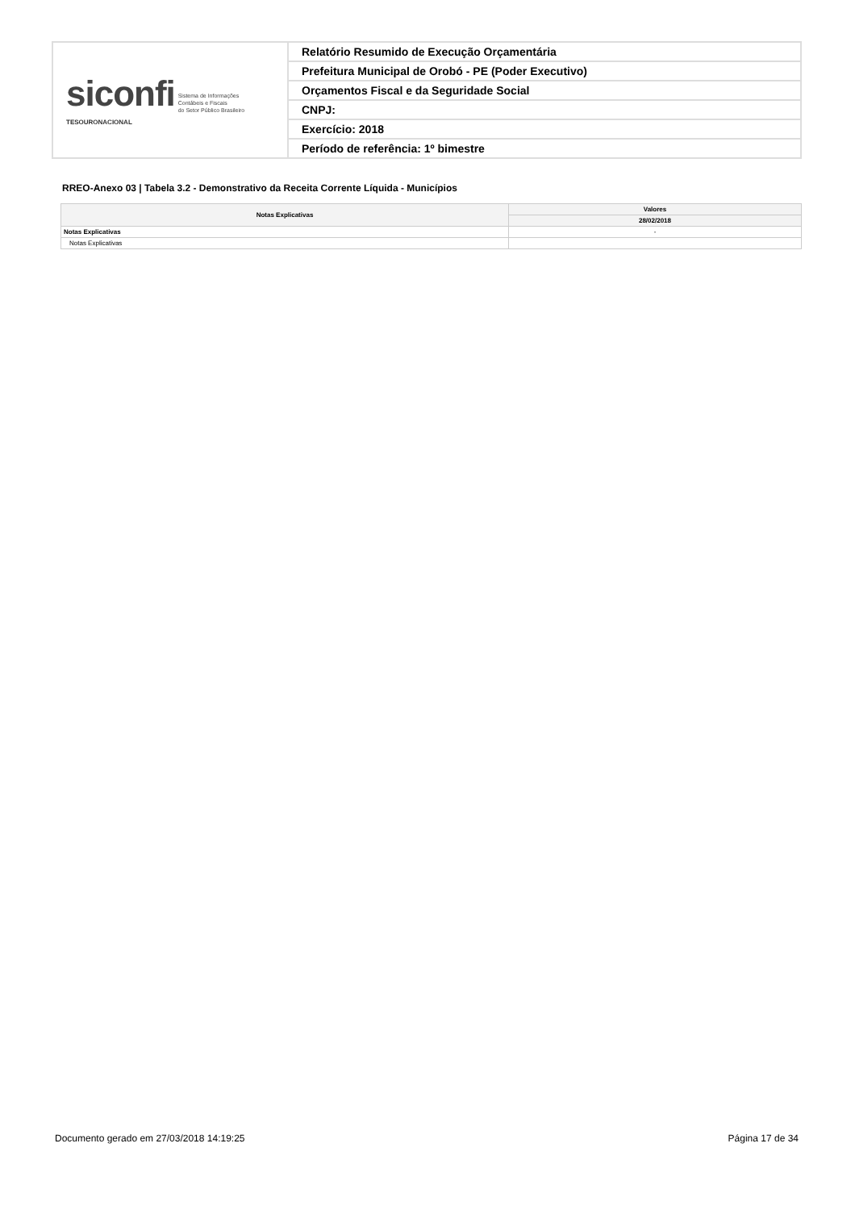| siconfi Sistema de Informações Contábeis e Fiscais do Setor Público Brasileiro TESOURONACIONAL | Relatório Resumido de Execução Orçamentária |
| | Prefeitura Municipal de Orobó - PE (Poder Executivo) |
| | Orçamentos Fiscal e da Seguridade Social |
| | CNPJ: |
| | Exercício: 2018 |
| | Período de referência: 1º bimestre |
RREO-Anexo 03 | Tabela 3.2 - Demonstrativo da Receita Corrente Líquida - Municípios
| Notas Explicativas | Valores |
| --- | --- |
| | 28/02/2018 |
| Notas Explicativas | - |
| Notas Explicativas | |
Documento gerado em 27/03/2018 14:19:25
Página 17 de 34